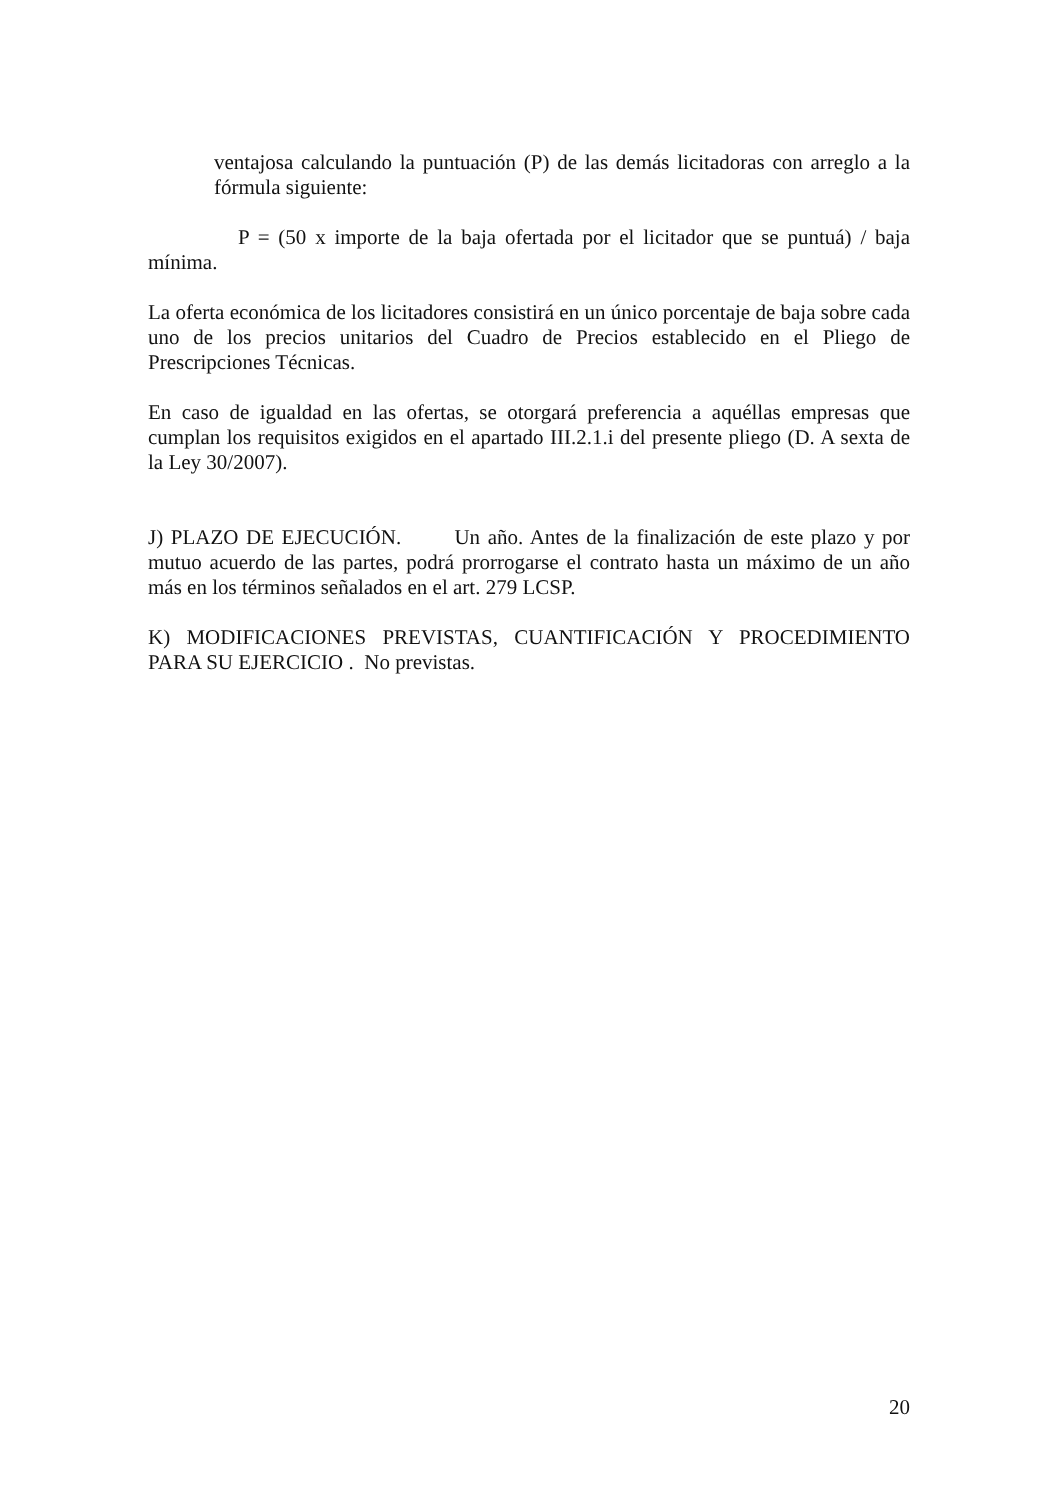ventajosa calculando la puntuación (P) de las demás licitadoras con arreglo a la fórmula siguiente:
P = (50 x importe de la baja ofertada por el licitador que se puntuá) / baja mínima.
La oferta económica de los licitadores consistirá en un único porcentaje de baja sobre cada uno de los precios unitarios del Cuadro de Precios establecido en el Pliego de Prescripciones Técnicas.
En caso de igualdad en las ofertas, se otorgará preferencia a aquéllas empresas que cumplan los requisitos exigidos en el apartado III.2.1.i del presente pliego (D. A sexta de la Ley 30/2007).
J) PLAZO DE EJECUCIÓN. Un año. Antes de la finalización de este plazo y por mutuo acuerdo de las partes, podrá prorrogarse el contrato hasta un máximo de un año más en los términos señalados en el art. 279 LCSP.
K) MODIFICACIONES PREVISTAS, CUANTIFICACIÓN Y PROCEDIMIENTO PARA SU EJERCICIO . No previstas.
20